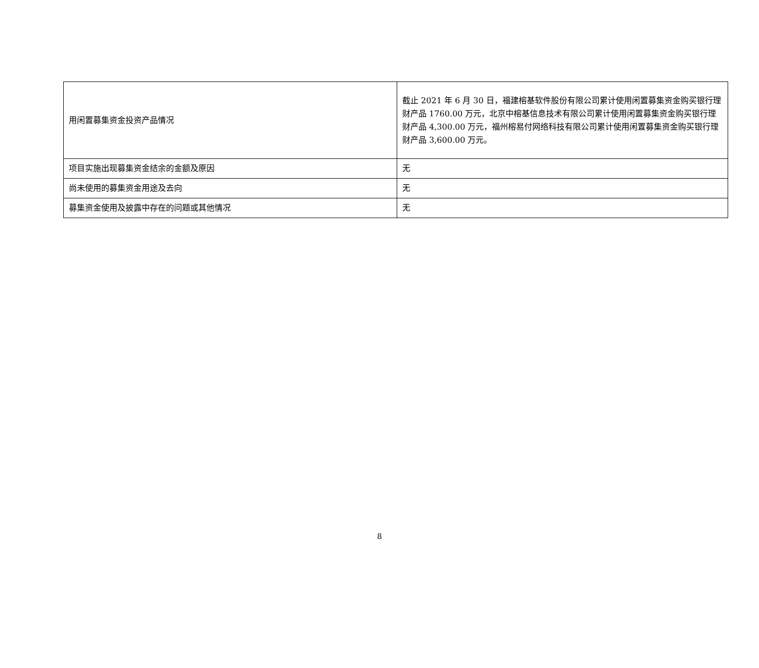| 用闲置募集资金投资产品情况 | 截止 2021 年 6 月 30 日，福建榕基软件股份有限公司累计使用闲置募集资金购买银行理财产品 1760.00 万元，北京中榕基信息技术有限公司累计使用闲置募集资金购买银行理财产品 4,300.00 万元，福州榕易付网络科技有限公司累计使用闲置募集资金购买银行理财产品 3,600.00 万元。 |
| 项目实施出现募集资金结余的金额及原因 | 无 |
| 尚未使用的募集资金用途及去向 | 无 |
| 募集资金使用及披露中存在的问题或其他情况 | 无 |
8